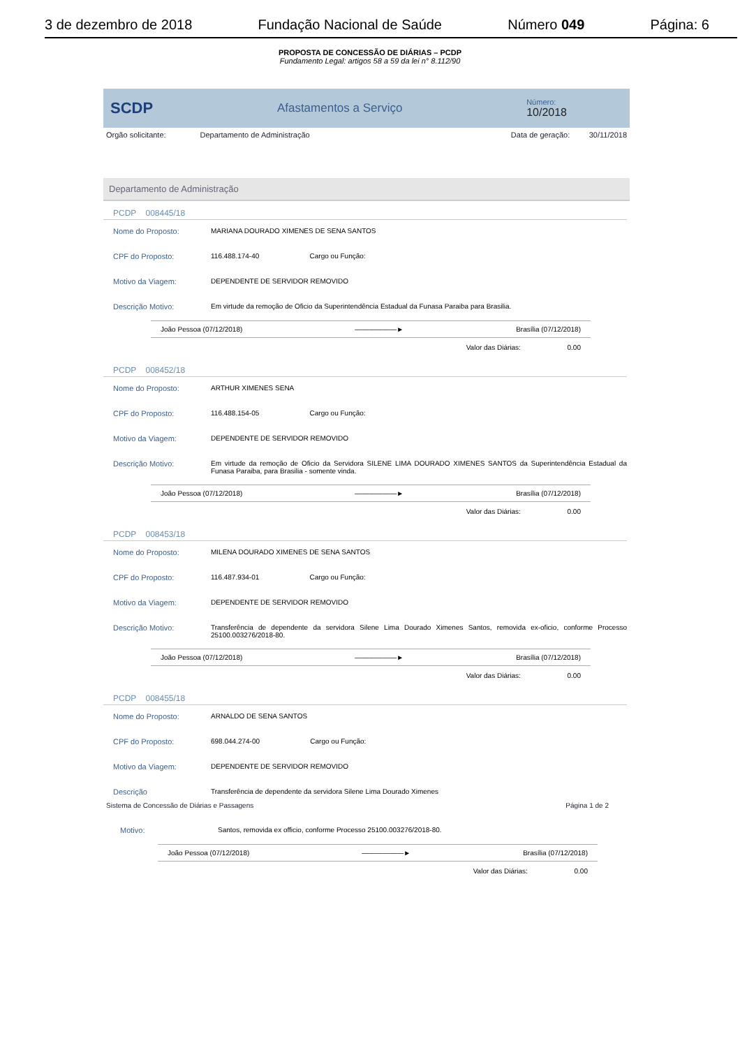3 de dezembro de 2018 Fundação Nacional de Saúde Número 049 Página: 6
PROPOSTA DE CONCESSÃO DE DIÁRIAS – PCDP
Fundamento Legal: artigos 58 a 59 da lei n° 8.112/90
SCDP Afastamentos a Serviço Número:
10/2018
Orgão solicitante: Departamento de Administração Data de geração: 30/11/2018
Departamento de Administração
PCDP 008445/18
Nome do Proposto: MARIANA DOURADO XIMENES DE SENA SANTOS
CPF do Proposto: 116.488.174-40 Cargo ou Função:
Motivo da Viagem: DEPENDENTE DE SERVIDOR REMOVIDO
Descrição Motivo: Em virtude da remoção de Oficio da Superintendência Estadual da Funasa Paraiba para Brasilia.
João Pessoa (07/12/2018) ——————► Brasília (07/12/2018)
Valor das Diárias: 0.00
PCDP 008452/18
Nome do Proposto: ARTHUR XIMENES SENA
CPF do Proposto: 116.488.154-05 Cargo ou Função:
Motivo da Viagem: DEPENDENTE DE SERVIDOR REMOVIDO
Descrição Motivo: Em virtude da remoção de Oficio da Servidora SILENE LIMA DOURADO XIMENES SANTOS da Superintendência Estadual da Funasa Paraiba, para Brasilia - somente vinda.
João Pessoa (07/12/2018) ——————► Brasília (07/12/2018)
Valor das Diárias: 0.00
PCDP 008453/18
Nome do Proposto: MILENA DOURADO XIMENES DE SENA SANTOS
CPF do Proposto: 116.487.934-01 Cargo ou Função:
Motivo da Viagem: DEPENDENTE DE SERVIDOR REMOVIDO
Descrição Motivo: Transferência de dependente da servidora Silene Lima Dourado Ximenes Santos, removida ex-oficio, conforme Processo 25100.003276/2018-80.
João Pessoa (07/12/2018) ——————► Brasília (07/12/2018)
Valor das Diárias: 0.00
PCDP 008455/18
Nome do Proposto: ARNALDO DE SENA SANTOS
CPF do Proposto: 698.044.274-00 Cargo ou Função:
Motivo da Viagem: DEPENDENTE DE SERVIDOR REMOVIDO
Descrição Transferência de dependente da servidora Silene Lima Dourado Ximenes
Sistema de Concessão de Diárias e Passagens Página 1 de 2
Motivo: Santos, removida ex officio, conforme Processo 25100.003276/2018-80.
João Pessoa (07/12/2018) ——————► Brasília (07/12/2018)
Valor das Diárias: 0.00